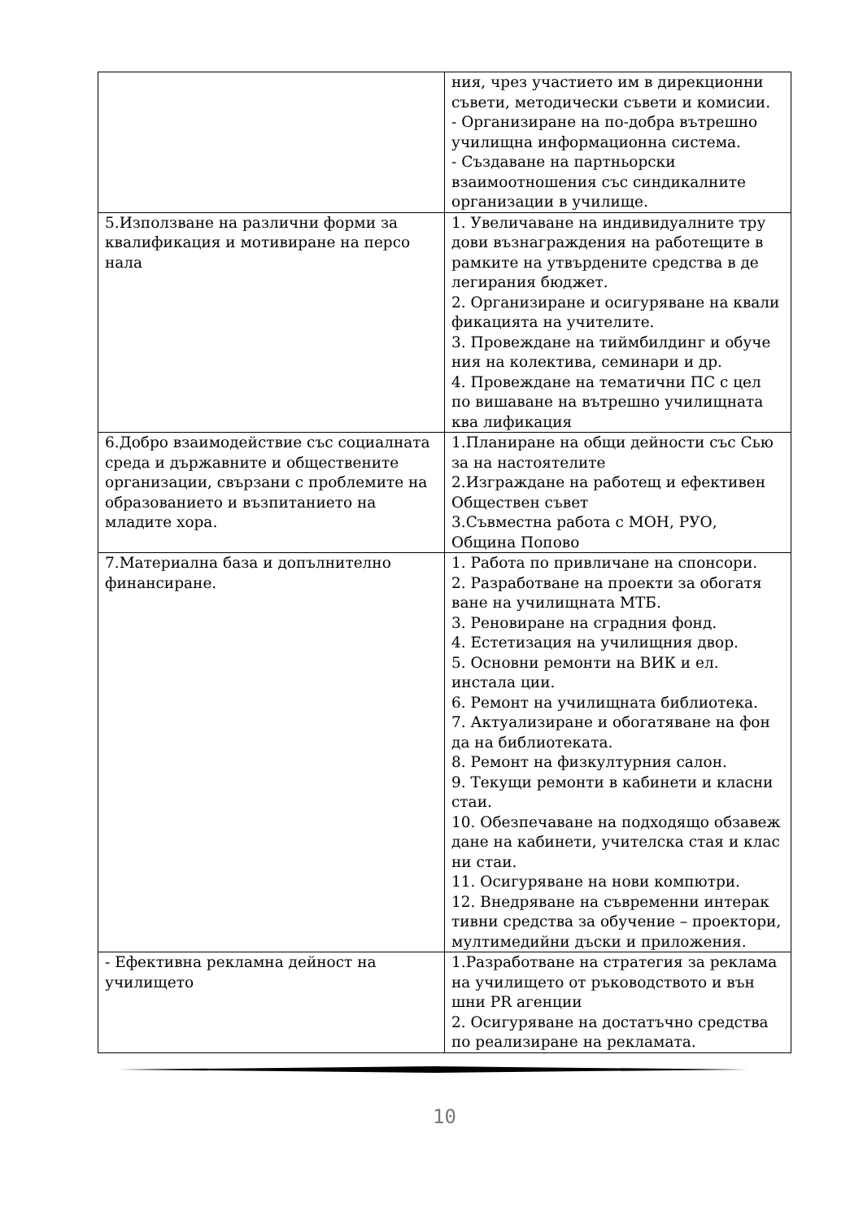| | ния, чрез участието им в дирекционни съвети, методически съвети и комисии. - Организиране на по-добра вътрешно училищна информационна система. - Създаване на партньорски взаимоотношения със синдикалните организации в училище. |
| 5.Използване на различни форми за квалификация и мотивиране на персо нала | 1. Увеличаване на индивидуалните тру дови възнаграждения на работещите в рамките на утвърдените средства в де легирания бюджет. 2. Организиране и осигуряване на квали фикацията на учителите. 3. Провеждане на тиймбилдинг и обуче ния на колектива, семинари и др. 4. Провеждане на тематични ПС с цел по вишаване на вътрешно училищната ква лификация |
| 6.Добро взаимодействие със социалната среда и държавните и обществените организации, свързани с проблемите на образованието и възпитанието на младите хора. | 1.Планиране на общи дейности със Сью за на настоятелите 2.Изграждане на работещ и ефективен Обществен съвет 3.Съвместна работа с МОН, РУО, Община Попово |
| 7.Материална база и допълнително финансиране. | 1. Работа по привличане на спонсори. 2. Разработване на проекти за обогатя ване на училищната МТБ. 3. Реновиране на сградния фонд. 4. Естетизация на училищния двор. 5. Основни ремонти на ВИК и ел. инстала ции. 6. Ремонт на училищната библиотека. 7. Актуализиране и обогатяване на фон да на библиотеката. 8. Ремонт на физкултурния салон. 9. Текущи ремонти в кабинети и класни стаи. 10. Обезпечаване на подходящо обзавеж дане на кабинети, учителска стая и клас ни стаи. 11. Осигуряване на нови компютри. 12. Внедряване на съвременни интерак тивни средства за обучение – проектори, мултимедийни дъски и приложения. |
| - Ефективна рекламна дейност на училището | 1.Разработване на стратегия за реклама на училището от ръководството и вън шни PR агенции 2. Осигуряване на достатъчно средства по реализиране на рекламата. |
10